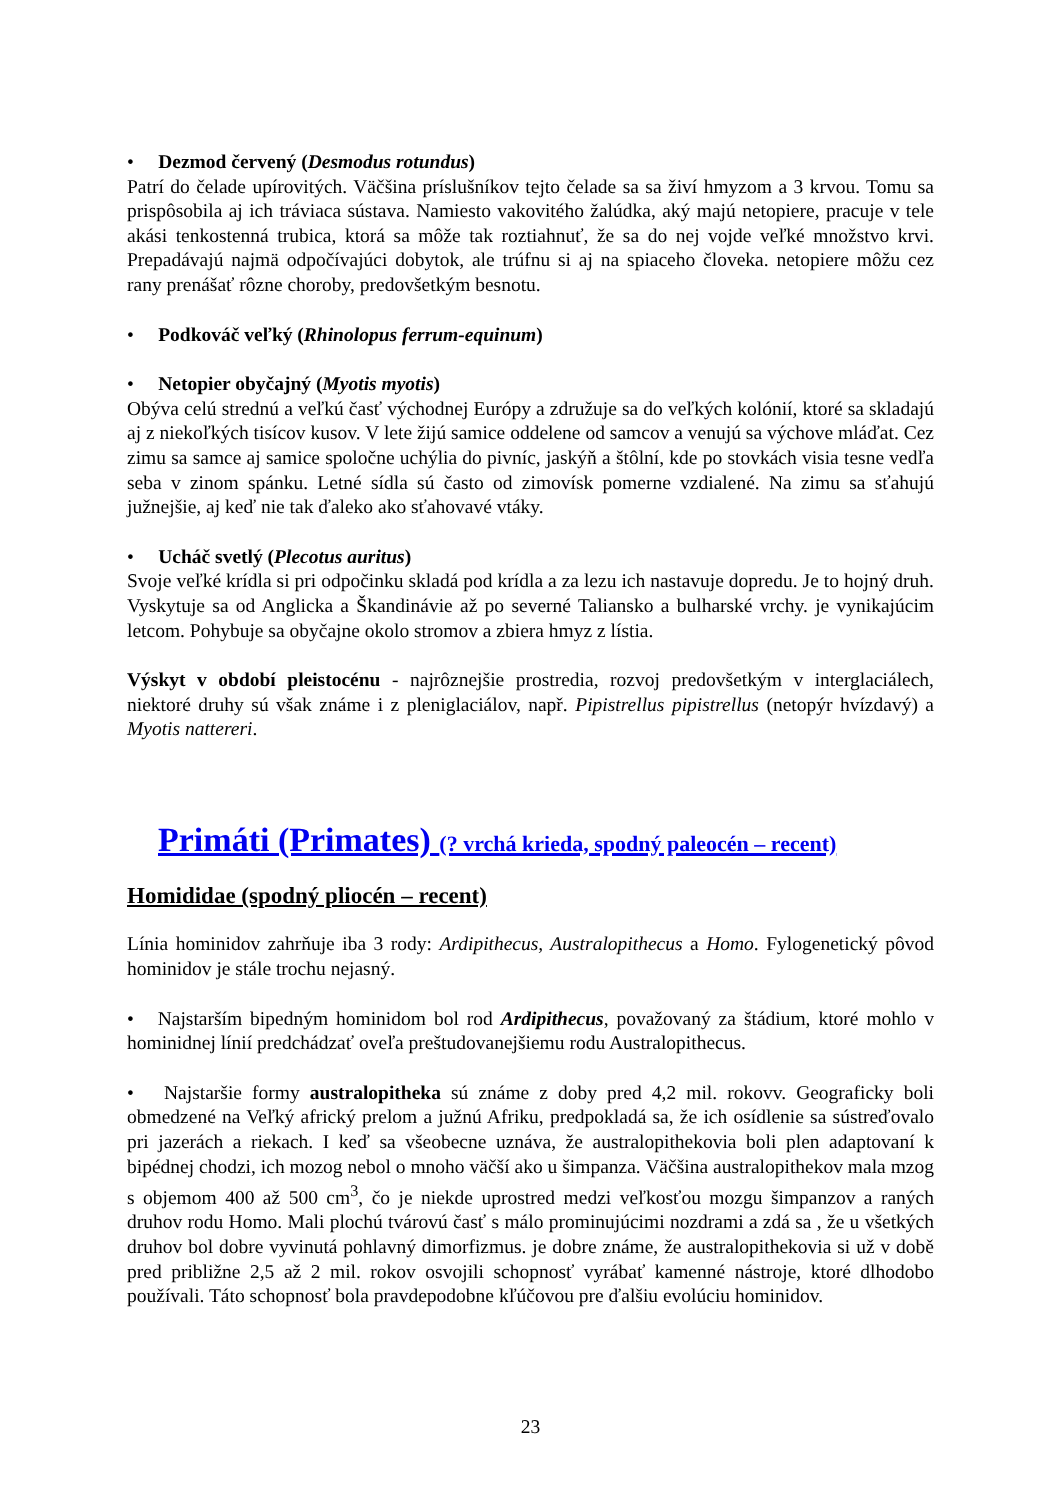• Dezmod červený (Desmodus rotundus)
Patrí do čelade upírovitých. Väčšina príslušníkov tejto čelade sa sa živí hmyzom a 3 krvou. Tomu sa prispôsobila aj ich tráviaca sústava. Namiesto vakovitého žalúdka, aký majú netopiere, pracuje v tele akási tenkostenná trubica, ktorá sa môže tak roztiahnuť, že sa do nej vojde veľké množstvo krvi. Prepadávajú najmä odpočívajúci dobytok, ale trúfnu si aj na spiaceho človeka. netopiere môžu cez rany prenášať rôzne choroby, predovšetkým besnotu.
• Podkováč veľký (Rhinolopus ferrum-equinum)
• Netopier obyčajný (Myotis myotis)
Obýva celú strednú a veľkú časť východnej Európy a združuje sa do veľkých kolónií, ktoré sa skladajú aj z niekoľkých tisícov kusov. V lete žijú samice oddelene od samcov a venujú sa výchove mláďat. Cez zimu sa samce aj samice spoločne uchýlia do pivníc, jaskýň a štôlní, kde po stovkách visia tesne vedľa seba v zinom spánku. Letné sídla sú často od zimovísk pomerne vzdialené. Na zimu sa sťahujú južnejšie, aj keď nie tak ďaleko ako sťahovavé vtáky.
• Ucháč svetlý (Plecotus auritus)
Svoje veľké krídla si pri odpočinku skladá pod krídla a za lezu ich nastavuje dopredu. Je to hojný druh. Vyskytuje sa od Anglicka a Škandinávie až po severné Taliansko a bulharské vrchy. je vynikajúcim letcom. Pohybuje sa obyčajne okolo stromov a zbiera hmyz z lístia.
Výskyt v období pleistocénu - najrôznejšie prostredia, rozvoj predovšetkým v interglaciálech, niektoré druhy sú však známe i z pleniglaciálov, např. Pipistrellus pipistrellus (netopýr hvízdavý) a Myotis nattereri.
Primáti (Primates) (? vrchá krieda, spodný paleocén – recent)
Homididae (spodný pliocén – recent)
Línia hominidov zahrňuje iba 3 rody: Ardipithecus, Australopithecus a Homo. Fylogenetický pôvod hominidov je stále trochu nejasný.
• Najstarším bipedným hominidom bol rod Ardipithecus, považovaný za štádium, ktoré mohlo v hominidnej línií predchádzať oveľa preštudovanejšiemu rodu Australopithecus.
• Najstaršie formy australopitheka sú známe z doby pred 4,2 mil. rokovv. Geograficky boli obmedzené na Veľký africký prelom a južnú Afriku, predpokladá sa, že ich osídlenie sa sústreďovalo pri jazerách a riekach. I keď sa všeobecne uznáva, že australopithekovia boli plen adaptovaní k bipédnej chodzi, ich mozog nebol o mnoho väčší ako u šimpanza. Väčšina australopithekov mala mzog s objemom 400 až 500 cm<sup>3</sup>, čo je niekde uprostred medzi veľkosťou mozgu šimpanzov a raných druhov rodu Homo. Mali plochú tvárovú časť s málo prominujúcimi nozdrami a zdá sa , že u všetkých druhov bol dobre vyvinutá pohlavný dimorfizmus. je dobre známe, že australopithekovia si už v době pred približne 2,5 až 2 mil. rokov osvojili schopnosť vyrábať kamenné nástroje, ktoré dlhodobo používali. Táto schopnosť bola pravdepodobne kľúčovou pre ďalšiu evolúciu hominidov.
23